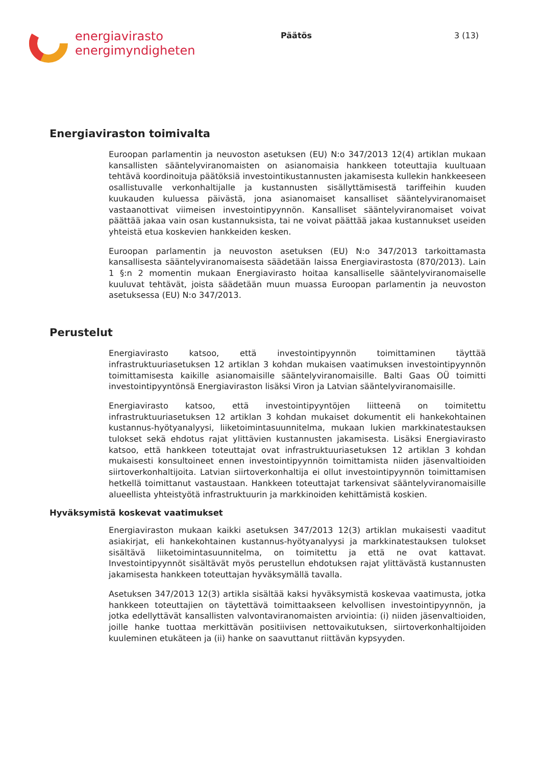energiavirasto
energimyndigheten
Päätös 3 (13)
Energiaviraston toimivalta
Euroopan parlamentin ja neuvoston asetuksen (EU) N:o 347/2013 12(4) artiklan mukaan kansallisten sääntelyviranomaisten on asianomaisia hankkeen toteuttajia kuultuaan tehtävä koordinoituja päätöksiä investointikustannusten jakamisesta kullekin hankkeeseen osallistuvalle verkonhaltijalle ja kustannusten sisällyttämisestä tariffeihin kuuden kuukauden kuluessa päivästä, jona asianomaiset kansalliset sääntelyviranomaiset vastaanottivat viimeisen investointipyynnön. Kansalliset sääntelyviranomaiset voivat päättää jakaa vain osan kustannuksista, tai ne voivat päättää jakaa kustannukset useiden yhteistä etua koskevien hankkeiden kesken.
Euroopan parlamentin ja neuvoston asetuksen (EU) N:o 347/2013 tarkoittamasta kansallisesta sääntelyviranomaisesta säädetään laissa Energiavirastosta (870/2013). Lain 1 §:n 2 momentin mukaan Energiavirasto hoitaa kansalliselle sääntelyviranomaiselle kuuluvat tehtävät, joista säädetään muun muassa Euroopan parlamentin ja neuvoston asetuksessa (EU) N:o 347/2013.
Perustelut
Energiavirasto katsoo, että investointipyynnön toimittaminen täyttää infrastruktuuriasetuksen 12 artiklan 3 kohdan mukaisen vaatimuksen investointipyynnön toimittamisesta kaikille asianomaisille sääntelyviranomaisille. Balti Gaas OÜ toimitti investointipyyntönsä Energiaviraston lisäksi Viron ja Latvian sääntelyviranomaisille.
Energiavirasto katsoo, että investointipyyntöjen liitteenä on toimitettu infrastruktuuriasetuksen 12 artiklan 3 kohdan mukaiset dokumentit eli hankekohtainen kustannus-hyötyanalyysi, liiketoimintasuunnitelma, mukaan lukien markkinatestauksen tulokset sekä ehdotus rajat ylittävien kustannusten jakamisesta. Lisäksi Energiavirasto katsoo, että hankkeen toteuttajat ovat infrastruktuuriasetuksen 12 artiklan 3 kohdan mukaisesti konsultoineet ennen investointipyynnön toimittamista niiden jäsenvaltioiden siirtoverkonhaltijoita. Latvian siirtoverkonhaltija ei ollut investointipyynnön toimittamisen hetkellä toimittanut vastaustaan. Hankkeen toteuttajat tarkensivat sääntelyviranomaisille alueellista yhteistyötä infrastruktuurin ja markkinoiden kehittämistä koskien.
Hyväksymistä koskevat vaatimukset
Energiaviraston mukaan kaikki asetuksen 347/2013 12(3) artiklan mukaisesti vaaditut asiakirjat, eli hankekohtainen kustannus-hyötyanalyysi ja markkinatestauksen tulokset sisältävä liiketoimintasuunnitelma, on toimitettu ja että ne ovat kattavat. Investointipyynnöt sisältävät myös perustellun ehdotuksen rajat ylittävästä kustannusten jakamisesta hankkeen toteuttajan hyväksymällä tavalla.
Asetuksen 347/2013 12(3) artikla sisältää kaksi hyväksymistä koskevaa vaatimusta, jotka hankkeen toteuttajien on täytettävä toimittaakseen kelvollisen investointipyynnön, ja jotka edellyttävät kansallisten valvontaviranomaisten arviointia: (i) niiden jäsenvaltioiden, joille hanke tuottaa merkittävän positiivisen nettovaikutuksen, siirtoverkonhaltijoiden kuuleminen etukäteen ja (ii) hanke on saavuttanut riittävän kypsyyden.